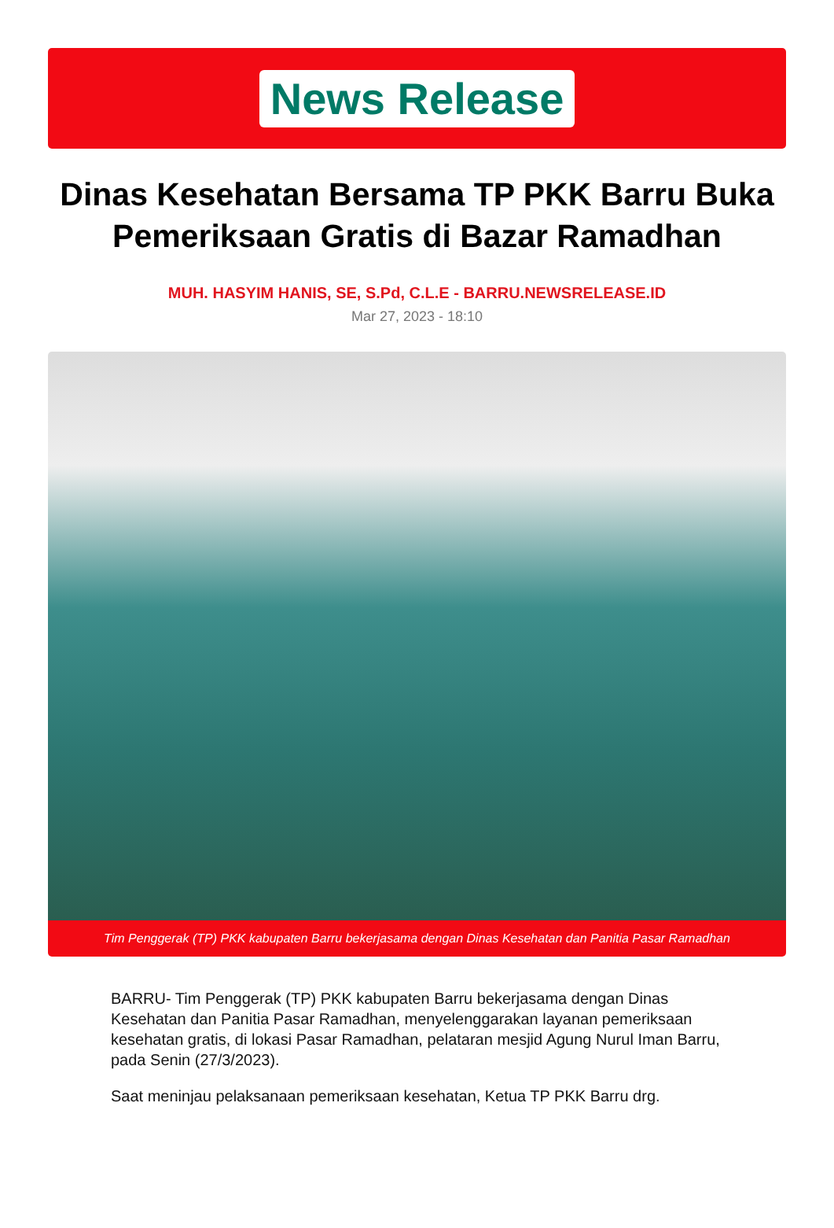News Release
Dinas Kesehatan Bersama TP PKK Barru Buka Pemeriksaan Gratis di Bazar Ramadhan
MUH. HASYIM HANIS, SE, S.Pd, C.L.E - BARRU.NEWSRELEASE.ID
Mar 27, 2023 - 18:10
Tim Penggerak (TP) PKK kabupaten Barru bekerjasama dengan Dinas Kesehatan dan Panitia Pasar Ramadhan
BARRU- Tim Penggerak (TP) PKK kabupaten Barru bekerjasama dengan Dinas Kesehatan dan Panitia Pasar Ramadhan, menyelenggarakan layanan pemeriksaan kesehatan gratis, di lokasi Pasar Ramadhan, pelataran mesjid Agung Nurul Iman Barru, pada Senin (27/3/2023).
Saat meninjau pelaksanaan pemeriksaan kesehatan, Ketua TP PKK Barru drg.